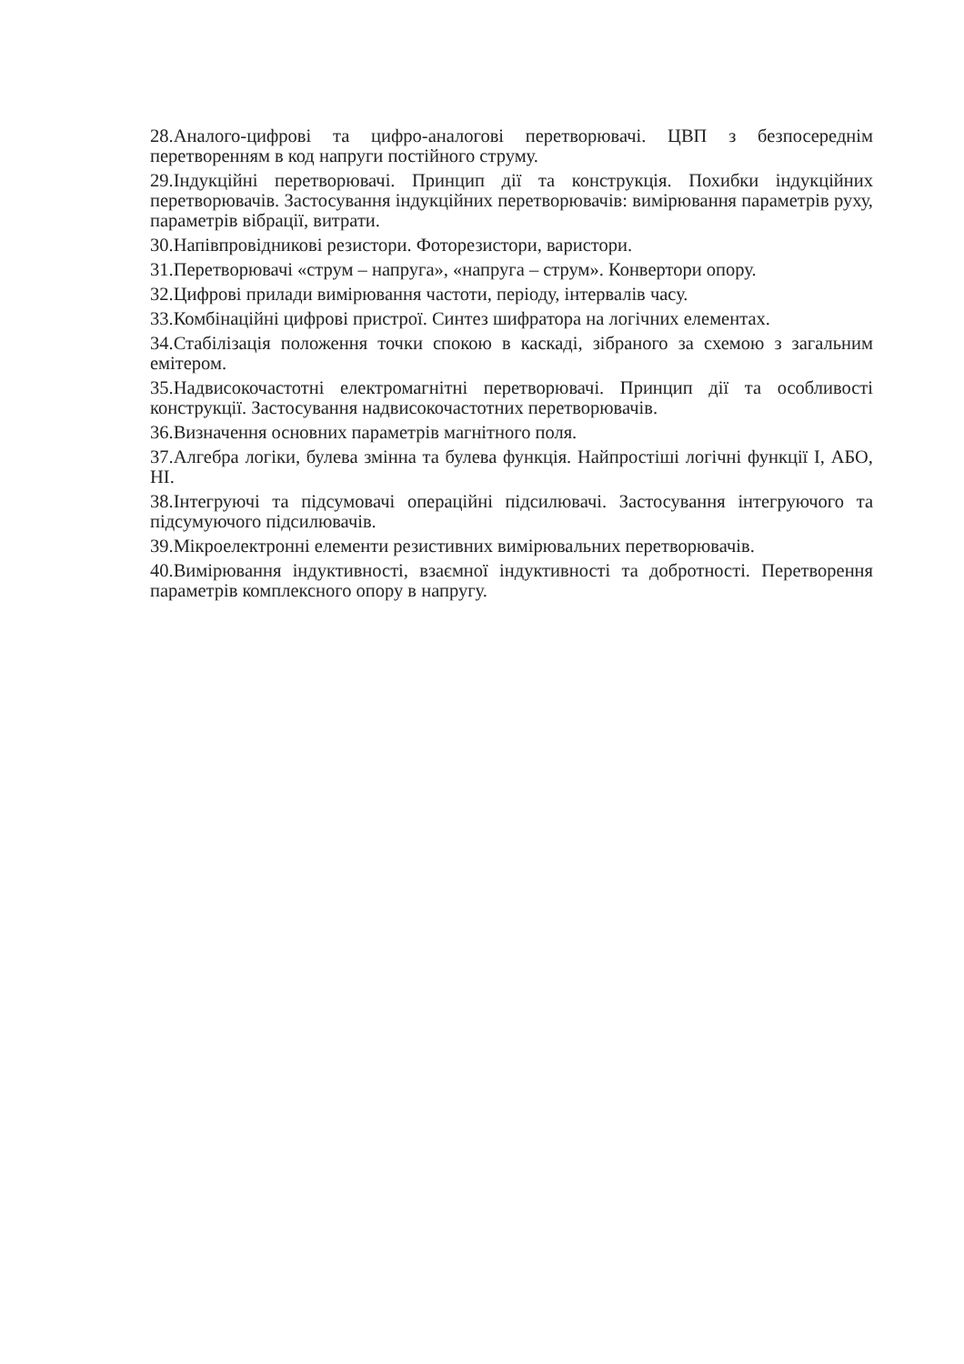28.Аналого-цифрові та цифро-аналогові перетворювачі. ЦВП з безпосереднім перетворенням в код напруги постійного струму.
29.Індукційні перетворювачі. Принцип дії та конструкція. Похибки індукційних перетворювачів. Застосування індукційних перетворювачів: вимірювання параметрів руху, параметрів вібрації, витрати.
30.Напівпровідникові резистори. Фоторезистори, варистори.
31.Перетворювачі «струм – напруга», «напруга – струм». Конвертори опору.
32.Цифрові прилади вимірювання частоти, періоду, інтервалів часу.
33.Комбінаційні цифрові пристрої. Синтез шифратора на логічних елементах.
34.Стабілізація положення точки спокою в каскаді, зібраного за схемою з загальним емітером.
35.Надвисокочастотні електромагнітні перетворювачі. Принцип дії та особливості конструкції. Застосування надвисокочастотних перетворювачів.
36.Визначення основних параметрів магнітного поля.
37.Алгебра логіки, булева змінна та булева функція. Найпростіші логічні функції І, АБО, НІ.
38.Інтегруючі та підсумовачі операційні підсилювачі. Застосування інтегруючого та підсумуючого підсилювачів.
39.Мікроелектронні елементи резистивних вимірювальних перетворювачів.
40.Вимірювання індуктивності, взаємної індуктивності та добротності. Перетворення параметрів комплексного опору в напругу.